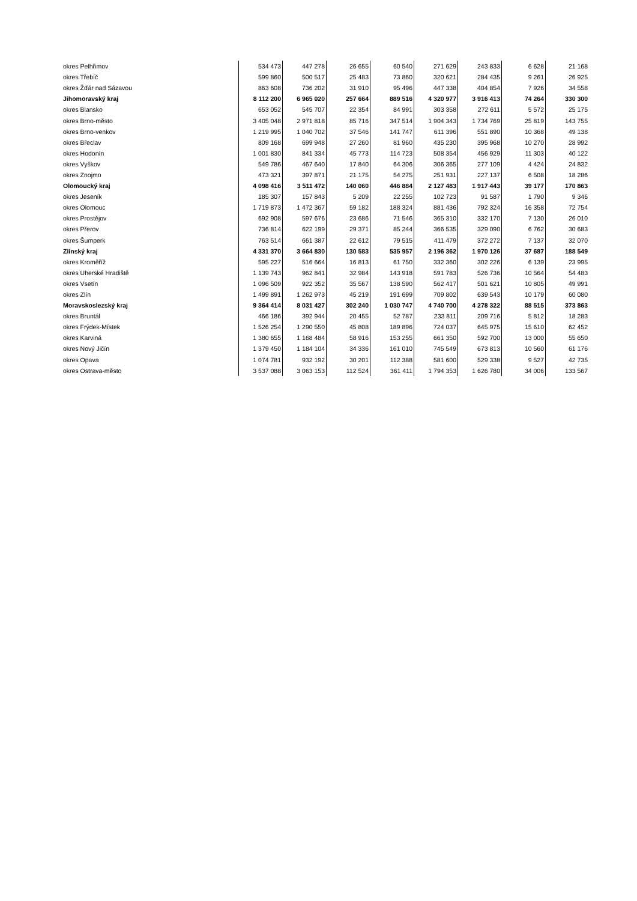| okres Pelhřimov | 534 473 | 447 278 | 26 655 | 60 540 | 271 629 | 243 833 | 6 628 | 21 168 |
| okres Třebíč | 599 860 | 500 517 | 25 483 | 73 860 | 320 621 | 284 435 | 9 261 | 26 925 |
| okres Žďár nad Sázavou | 863 608 | 736 202 | 31 910 | 95 496 | 447 338 | 404 854 | 7 926 | 34 558 |
| Jihomoravský kraj | 8 112 200 | 6 965 020 | 257 664 | 889 516 | 4 320 977 | 3 916 413 | 74 264 | 330 300 |
| okres Blansko | 653 052 | 545 707 | 22 354 | 84 991 | 303 358 | 272 611 | 5 572 | 25 175 |
| okres Brno-město | 3 405 048 | 2 971 818 | 85 716 | 347 514 | 1 904 343 | 1 734 769 | 25 819 | 143 755 |
| okres Brno-venkov | 1 219 995 | 1 040 702 | 37 546 | 141 747 | 611 396 | 551 890 | 10 368 | 49 138 |
| okres Břeclav | 809 168 | 699 948 | 27 260 | 81 960 | 435 230 | 395 968 | 10 270 | 28 992 |
| okres Hodonín | 1 001 830 | 841 334 | 45 773 | 114 723 | 508 354 | 456 929 | 11 303 | 40 122 |
| okres Vyškov | 549 786 | 467 640 | 17 840 | 64 306 | 306 365 | 277 109 | 4 424 | 24 832 |
| okres Znojmo | 473 321 | 397 871 | 21 175 | 54 275 | 251 931 | 227 137 | 6 508 | 18 286 |
| Olomoucký kraj | 4 098 416 | 3 511 472 | 140 060 | 446 884 | 2 127 483 | 1 917 443 | 39 177 | 170 863 |
| okres Jeseník | 185 307 | 157 843 | 5 209 | 22 255 | 102 723 | 91 587 | 1 790 | 9 346 |
| okres Olomouc | 1 719 873 | 1 472 367 | 59 182 | 188 324 | 881 436 | 792 324 | 16 358 | 72 754 |
| okres Prostějov | 692 908 | 597 676 | 23 686 | 71 546 | 365 310 | 332 170 | 7 130 | 26 010 |
| okres Přerov | 736 814 | 622 199 | 29 371 | 85 244 | 366 535 | 329 090 | 6 762 | 30 683 |
| okres Šumperk | 763 514 | 661 387 | 22 612 | 79 515 | 411 479 | 372 272 | 7 137 | 32 070 |
| Zlínský kraj | 4 331 370 | 3 664 830 | 130 583 | 535 957 | 2 196 362 | 1 970 126 | 37 687 | 188 549 |
| okres Kroměříž | 595 227 | 516 664 | 16 813 | 61 750 | 332 360 | 302 226 | 6 139 | 23 995 |
| okres Uherské Hradiště | 1 139 743 | 962 841 | 32 984 | 143 918 | 591 783 | 526 736 | 10 564 | 54 483 |
| okres Vsetín | 1 096 509 | 922 352 | 35 567 | 138 590 | 562 417 | 501 621 | 10 805 | 49 991 |
| okres Zlín | 1 499 891 | 1 262 973 | 45 219 | 191 699 | 709 802 | 639 543 | 10 179 | 60 080 |
| Moravskoslezský kraj | 9 364 414 | 8 031 427 | 302 240 | 1 030 747 | 4 740 700 | 4 278 322 | 88 515 | 373 863 |
| okres Bruntál | 466 186 | 392 944 | 20 455 | 52 787 | 233 811 | 209 716 | 5 812 | 18 283 |
| okres Frýdek-Místek | 1 526 254 | 1 290 550 | 45 808 | 189 896 | 724 037 | 645 975 | 15 610 | 62 452 |
| okres Karviná | 1 380 655 | 1 168 484 | 58 916 | 153 255 | 661 350 | 592 700 | 13 000 | 55 650 |
| okres Nový Jičín | 1 379 450 | 1 184 104 | 34 336 | 161 010 | 745 549 | 673 813 | 10 560 | 61 176 |
| okres Opava | 1 074 781 | 932 192 | 30 201 | 112 388 | 581 600 | 529 338 | 9 527 | 42 735 |
| okres Ostrava-město | 3 537 088 | 3 063 153 | 112 524 | 361 411 | 1 794 353 | 1 626 780 | 34 006 | 133 567 |